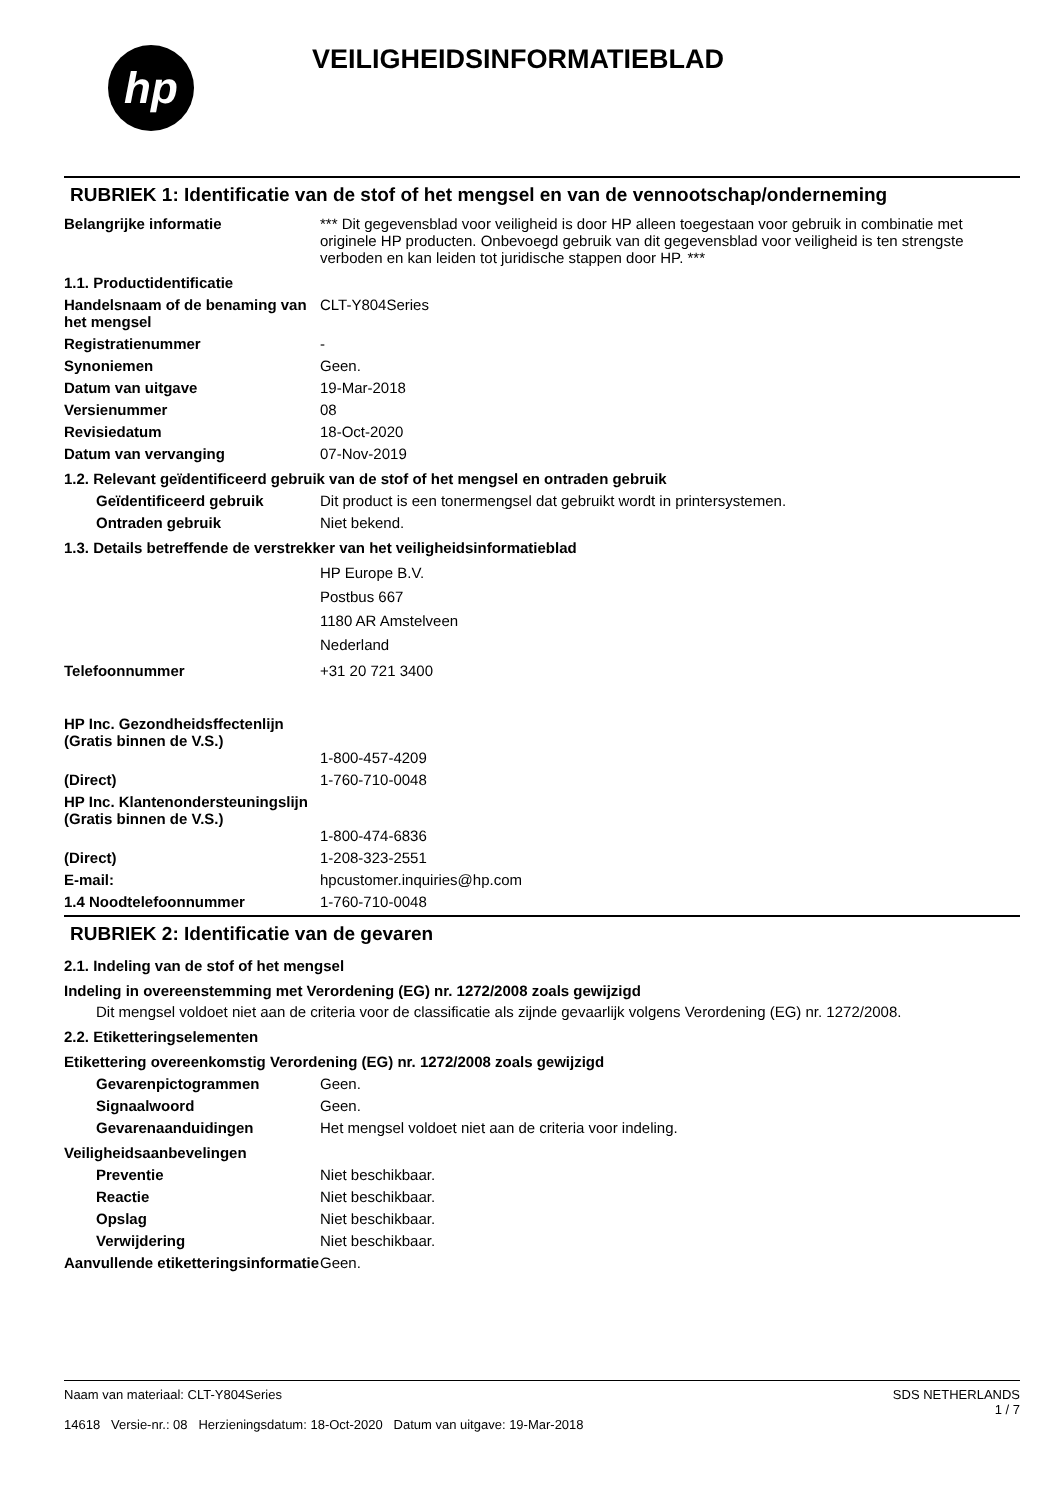hp
VEILIGHEIDSINFORMATIEBLAD
RUBRIEK 1: Identificatie van de stof of het mengsel en van de vennootschap/onderneming
Belangrijke informatie *** Dit gegevensblad voor veiligheid is door HP alleen toegestaan voor gebruik in combinatie met originele HP producten. Onbevoegd gebruik van dit gegevensblad voor veiligheid is ten strengste verboden en kan leiden tot juridische stappen door HP. ***
1.1. Productidentificatie
Handelsnaam of de benaming van het mengsel
CLT-Y804Series
Registratienummer -
Synoniemen Geen.
Datum van uitgave 19-Mar-2018
Versienummer 08
Revisiedatum 18-Oct-2020
Datum van vervanging 07-Nov-2019
1.2. Relevant geïdentificeerd gebruik van de stof of het mengsel en ontraden gebruik
Geïdentificeerd gebruik Dit product is een tonermengsel dat gebruikt wordt in printersystemen.
Ontraden gebruik Niet bekend.
1.3. Details betreffende de verstrekker van het veiligheidsinformatieblad
HP Europe B.V.
Postbus 667
1180 AR Amstelveen
Nederland
Telefoonnummer +31 20 721 3400
HP Inc. Gezondheidsffectenlijn
(Gratis binnen de V.S.)
1-800-457-4209
(Direct) 1-760-710-0048
HP Inc. Klantenondersteuningslijn
(Gratis binnen de V.S.)
1-800-474-6836
(Direct) 1-208-323-2551
E-mail: hpcustomer.inquiries@hp.com
1.4 Noodtelefoonnummer 1-760-710-0048
RUBRIEK 2: Identificatie van de gevaren
2.1. Indeling van de stof of het mengsel
Indeling in overeenstemming met Verordening (EG) nr. 1272/2008 zoals gewijzigd
Dit mengsel voldoet niet aan de criteria voor de classificatie als zijnde gevaarlijk volgens Verordening (EG) nr. 1272/2008.
2.2. Etiketteringselementen
Etikettering overeenkomstig Verordening (EG) nr. 1272/2008 zoals gewijzigd
Gevarenpictogrammen Geen.
Signaalwoord Geen.
Gevarenaanduidingen Het mengsel voldoet niet aan de criteria voor indeling.
Veiligheidsaanbevelingen
Preventie Niet beschikbaar.
Reactie Niet beschikbaar.
Opslag Niet beschikbaar.
Verwijdering Niet beschikbaar.
Aanvullende etiketteringsinformatie
Geen.
Naam van materiaal: CLT-Y804Series
14618 Versie-nr.: 08 Herzieningsdatum: 18-Oct-2020 Datum van uitgave: 19-Mar-2018
SDS NETHERLANDS
1 / 7